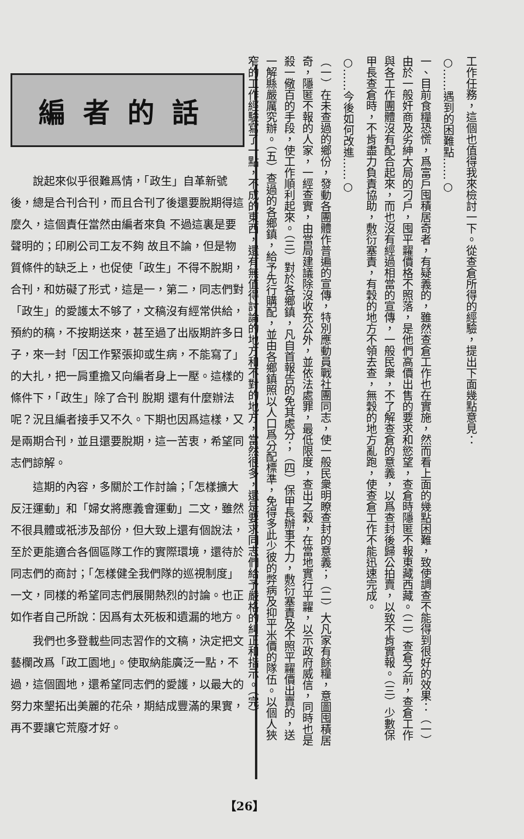編者的話
說起來似乎很難爲情，「政生」自革新號後，總是合刊合刊，而且合刊了後還要脫期得這麼久，這個責任當然由編者來負 不過這裏是要聲明的；印刷公司工友不夠 故且不論，但是物質條件的缺乏上，也促使「政生」不得不脫期，合刊，和妨礙了形式，這是一，第二，同志們對「政生」的愛護太不够了，文稿沒有經常供給，預約的稿，不按期送來，甚至過了出版期許多日子，來一封「因工作緊張抑或生病，不能寫了」的大扎，把一肩重擔又向編者身上一壓。這樣的條件下，「政生」除了合刊 脫期 還有什麼辦法呢？況且編者接手又不久。下期也因爲這樣，又是兩期合刊，並且還要脫期，這一苦衷，希望同志們諒解。
這期的內容，多關於工作討論；「怎樣擴大反汪運動」和「婦女將應義會運動」二文，雖然不很具體或祇涉及部份，但大致上還有個說法，至於更能適合各個區隊工作的實際環境，還待於同志們的商討；「怎樣健全我們隊的巡視制度」一文，同樣的希望同志們展開熱烈的討論。也正如作者自己所說：因爲有太死板和遺漏的地方。
我們也多登載些同志習作的文稿，決定把文藝欄改爲「政工園地」。使取納能廣泛一點，不過，這個園地，還希望同志們的愛護，以最大的努力來墾拓出美麗的花朵，期結成豐滿的果實，再不要讓它荒廢才好。
工作任務，這個也值得我來檢討一下。從查倉所得的經驗，提出下面幾點意見：
○……遇到的困難點……○
一、目前食糧恐慌，爲富戶囤積居奇者，有疑義的，雖然查倉工作也在實施，然而看上面的幾點困難，致使調查不能得到很好的效果：（一）由於一般奸商及劣紳大局的刁戶，囤平糶價格不照落，是他們高價出售的要求和慾望，查倉時隱匿不報東藏西藏。（二）查倉之前，查倉工作與各工作團體沒有配合起來，而也沒有經過相當的宣傳，一般民衆，不了解查倉的意義，以爲查封後歸公拍賣，以致不肯實報。（三）少數保甲長查倉時，不肯盡力負責協助，敷衍塞責，有穀的地方不領去查，無穀的地方亂跑，使查倉工作不能迅速完成。
○……今後如何改進……○
（一）在未查過的鄉份，發動各團體作普遍的宣傳，特別應動員戰社團同志，使一般民衆明瞭查封的意義；（二）大凡家有餘糧，意圖囤積居奇，隱匿不報的人家，一經查實，由當局建議除沒收充公外，並依法處罪，最低限度，查出之穀，在當地實行平糶，以示政府威信，同時也是殺一儆百的手段，使工作順利起來。（三）對於各鄉鎮，凡自首報告的免其處分；（四）保甲長辦事不力，敷衍塞責及不照平糶價出賣的，送一解縣嚴厲究辦。（五）查過的各鄉鎮，給予先行購配，並由各鄉鎮照以人口爲分配標準，免得多此少彼的弊病及抑平米價的隊伍。以個人狹窄的工作經驗寫了一點，不成的東西，還有無值得討論的地方和不對的地方，當然很多，還是要求同志們給予嚴格的糾正和指示。（完）
【26】